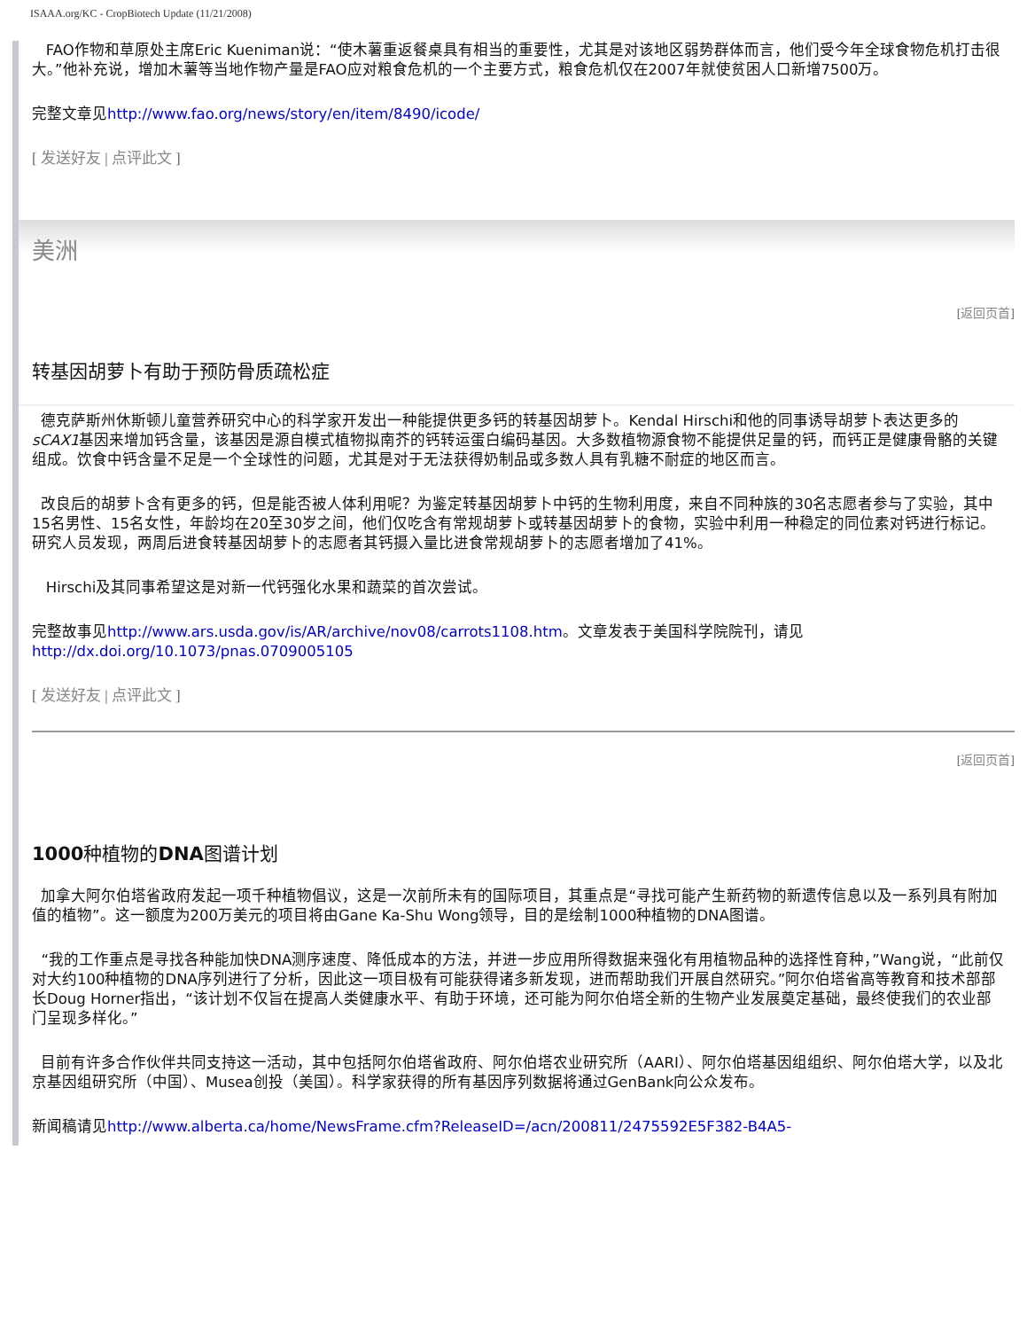ISAAA.org/KC - CropBiotech Update (11/21/2008)
FAO作物和草原处主席Eric Kueniman说：“使木薯重返餐桌具有相当的重要性，尤其是对该地区弱势群体而言，他们受今年全球食物危机打击很大。”他补充说，增加木薯等当地作物产量是FAO应对粮食危机的一个主要方式，粮食危机仅在2007年就使贫困人口新增7500万。
完整文章见http://www.fao.org/news/story/en/item/8490/icode/
[ 发送好友 | 点评此文 ]
美洲
[返回页首]
转基因胡萝卜有助于预防骨质疏松症
德克萨斯州休斯顿儿童营养研究中心的科学家开发出一种能提供更多钙的转基因胡萝卜。Kendal Hirschi和他的同事诱导胡萝卜表达更多的sCAX1基因来增加钙含量，该基因是源自模式植物拟南芥的钙转运蛋白编码基因。大多数植物源食物不能提供足量的钙，而钙正是健康骨骼的关键组成。饮食中钙含量不足是一个全球性的问题，尤其是对于无法获得奶制品或多数人具有乳糖不耐症的地区而言。
改良后的胡萝卜含有更多的钙，但是能否被人体利用呢？为鉴定转基因胡萝卜中钙的生物利用度，来自不同种族的30名志愿者参与了实验，其中15名男性、15名女性，年龄均在20至30岁之间，他们仅吃含有常规胡萝卜或转基因胡萝卜的食物，实验中利用一种稳定的同位素对钙进行标记。研究人员发现，两周后进食转基因胡萝卜的志愿者其钙摄入量比进食常规胡萝卜的志愿者增加了41%。
Hirschi及其同事希望这是对新一代钙强化水果和蔬菜的首次尝试。
完整故事见http://www.ars.usda.gov/is/AR/archive/nov08/carrots1108.htm。文章发表于美国科学院院刊，请见
http://dx.doi.org/10.1073/pnas.0709005105
[ 发送好友 | 点评此文 ]
[返回页首]
1000种植物的DNA图谱计划
加拿大阿尔伯塔省政府发起一项千种植物倡议，这是一次前所未有的国际项目，其重点是“寻找可能产生新药物的新遗传信息以及一系列具有附加值的植物”。这一额度为200万美元的项目将由Gane Ka-Shu Wong领导，目的是绘制1000种植物的DNA图谱。
“我的工作重点是寻找各种能加快DNA测序速度、降低成本的方法，并进一步应用所得数据来强化有用植物品种的选择性育种，”Wang说，“此前仅对大约100种植物的DNA序列进行了分析，因此这一项目极有可能获得诸多新发现，进而帮助我们开展自然研究。”阿尔伯塔省高等教育和技术部部长Doug Horner指出，“该计划不仅旨在提高人类健康水平、有助于环境，还可能为阿尔伯塔全新的生物产业发展奠定基础，最终使我们的农业部门呈现多样化。”
目前有许多合作伙伴共同支持这一活动，其中包括阿尔伯塔省政府、阿尔伯塔农业研究所（AARI）、阿尔伯塔基因组组织、阿尔伯塔大学，以及北京基因组研究所（中国）、Musea创投（美国）。科学家获得的所有基因序列数据将通过GenBank向公众发布。
新闻稿请见http://www.alberta.ca/home/NewsFrame.cfm?ReleaseID=/acn/200811/2475592E5F382-B4A5-